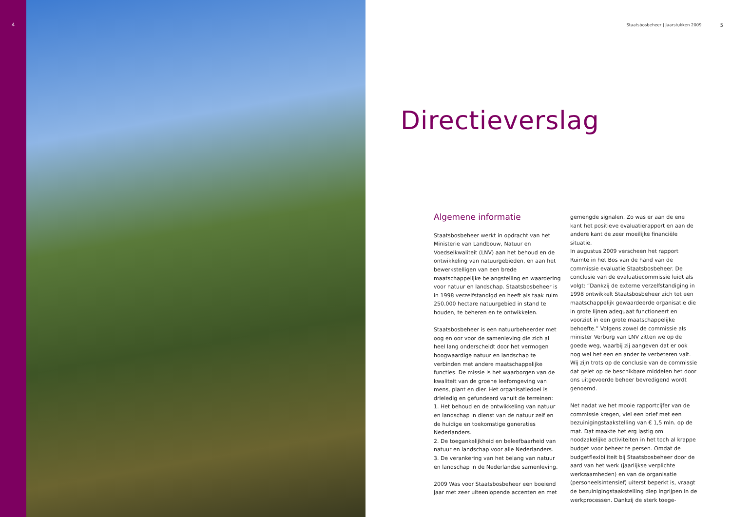4
Staatsbosbeheer | Jaarstukken 2009 5
Directieverslag
Algemene informatie
Staatsbosbeheer werkt in opdracht van het Ministerie van Landbouw, Natuur en Voedselkwaliteit (LNV) aan het behoud en de ontwikkeling van natuurgebieden, en aan het bewerkstelligen van een brede maatschappelijke belangstelling en waardering voor natuur en landschap. Staatsbosbeheer is in 1998 verzelfstandigd en heeft als taak ruim 250.000 hectare natuurgebied in stand te houden, te beheren en te ontwikkelen.
Staatsbosbeheer is een natuurbeheerder met oog en oor voor de samenleving die zich al heel lang onderscheidt door het vermogen hoogwaardige natuur en landschap te verbinden met andere maatschappelijke functies. De missie is het waarborgen van de kwaliteit van de groene leefomgeving van mens, plant en dier. Het organisatiedoel is drieledig en gefundeerd vanuit de terreinen:
1. Het behoud en de ontwikkeling van natuur en landschap in dienst van de natuur zelf en de huidige en toekomstige generaties Nederlanders.
2. De toegankelijkheid en beleefbaarheid van natuur en landschap voor alle Nederlanders.
3. De verankering van het belang van natuur en landschap in de Nederlandse samenleving.
2009 Was voor Staatsbosbeheer een boeiend jaar met zeer uiteenlopende accenten en met
gemengde signalen. Zo was er aan de ene kant het positieve evaluatierapport en aan de andere kant de zeer moeilijke financiële situatie.
In augustus 2009 verscheen het rapport Ruimte in het Bos van de hand van de commissie evaluatie Staatsbosbeheer. De conclusie van de evaluatiecommissie luidt als volgt: “Dankzij de externe verzelfstandiging in 1998 ontwikkelt Staatsbosbeheer zich tot een maatschappelijk gewaardeerde organisatie die in grote lijnen adequaat functioneert en voorziet in een grote maatschappelijke behoefte.” Volgens zowel de commissie als minister Verburg van LNV zitten we op de goede weg, waarbij zij aangeven dat er ook nog wel het een en ander te verbeteren valt. Wij zijn trots op de conclusie van de commissie dat gelet op de beschikbare middelen het door ons uitgevoerde beheer bevredigend wordt genoemd.
Net nadat we het mooie rapportcijfer van de commissie kregen, viel een brief met een bezuinigingstaakstelling van € 1,5 mln. op de mat. Dat maakte het erg lastig om noodzakelijke activiteiten in het toch al krappe budget voor beheer te persen. Omdat de budgetflexibiliteit bij Staatsbosbeheer door de aard van het werk (jaarlijkse verplichte werkzaamheden) en van de organisatie (personeelsintensief) uiterst beperkt is, vraagt de bezuinigingstaakstelling diep ingrijpen in de werkprocessen. Dankzij de sterk toege-